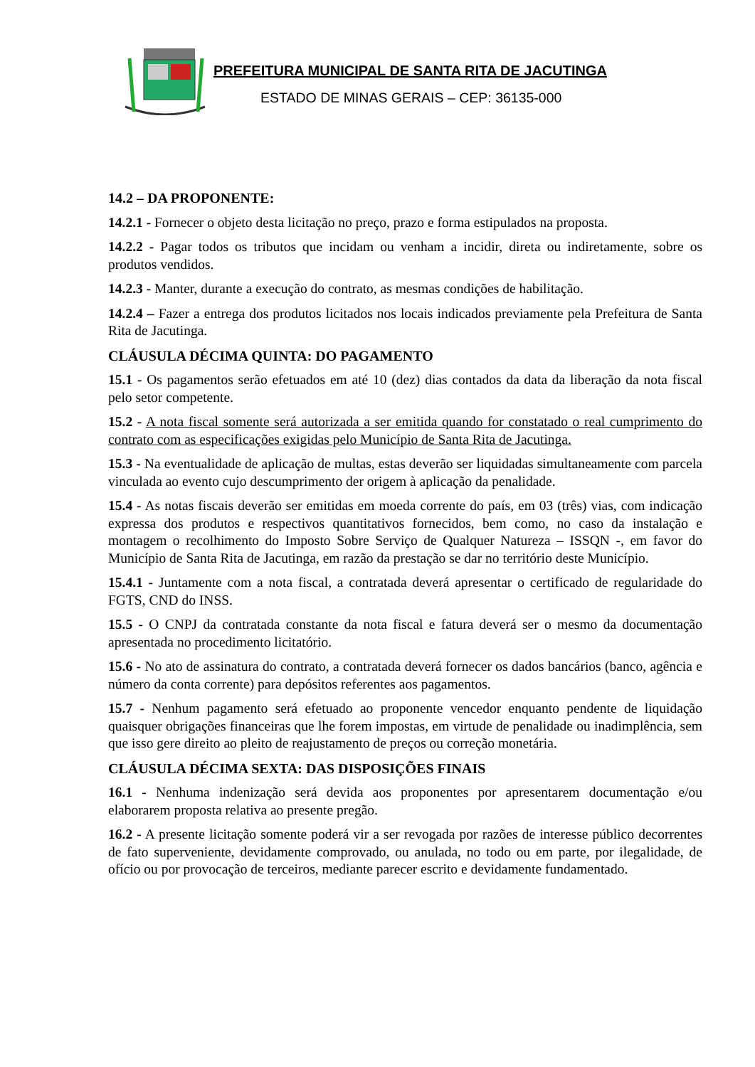PREFEITURA MUNICIPAL DE SANTA RITA DE JACUTINGA
ESTADO DE MINAS GERAIS – CEP: 36135-000
14.2 – DA PROPONENTE:
14.2.1 - Fornecer o objeto desta licitação no preço, prazo e forma estipulados na proposta.
14.2.2 - Pagar todos os tributos que incidam ou venham a incidir, direta ou indiretamente, sobre os produtos vendidos.
14.2.3 - Manter, durante a execução do contrato, as mesmas condições de habilitação.
14.2.4 – Fazer a entrega dos produtos licitados nos locais indicados previamente pela Prefeitura de Santa Rita de Jacutinga.
CLÁUSULA DÉCIMA QUINTA: DO PAGAMENTO
15.1 - Os pagamentos serão efetuados em até 10 (dez) dias contados da data da liberação da nota fiscal pelo setor competente.
15.2 - A nota fiscal somente será autorizada a ser emitida quando for constatado o real cumprimento do contrato com as especificações exigidas pelo Município de Santa Rita de Jacutinga.
15.3 - Na eventualidade de aplicação de multas, estas deverão ser liquidadas simultaneamente com parcela vinculada ao evento cujo descumprimento der origem à aplicação da penalidade.
15.4 - As notas fiscais deverão ser emitidas em moeda corrente do país, em 03 (três) vias, com indicação expressa dos produtos e respectivos quantitativos fornecidos, bem como, no caso da instalação e montagem o recolhimento do Imposto Sobre Serviço de Qualquer Natureza – ISSQN -, em favor do Município de Santa Rita de Jacutinga, em razão da prestação se dar no território deste Município.
15.4.1 - Juntamente com a nota fiscal, a contratada deverá apresentar o certificado de regularidade do FGTS, CND do INSS.
15.5 - O CNPJ da contratada constante da nota fiscal e fatura deverá ser o mesmo da documentação apresentada no procedimento licitatório.
15.6 - No ato de assinatura do contrato, a contratada deverá fornecer os dados bancários (banco, agência e número da conta corrente) para depósitos referentes aos pagamentos.
15.7 - Nenhum pagamento será efetuado ao proponente vencedor enquanto pendente de liquidação quaisquer obrigações financeiras que lhe forem impostas, em virtude de penalidade ou inadimplência, sem que isso gere direito ao pleito de reajustamento de preços ou correção monetária.
CLÁUSULA DÉCIMA SEXTA: DAS DISPOSIÇÕES FINAIS
16.1 - Nenhuma indenização será devida aos proponentes por apresentarem documentação e/ou elaborarem proposta relativa ao presente pregão.
16.2 - A presente licitação somente poderá vir a ser revogada por razões de interesse público decorrentes de fato superveniente, devidamente comprovado, ou anulada, no todo ou em parte, por ilegalidade, de ofício ou por provocação de terceiros, mediante parecer escrito e devidamente fundamentado.